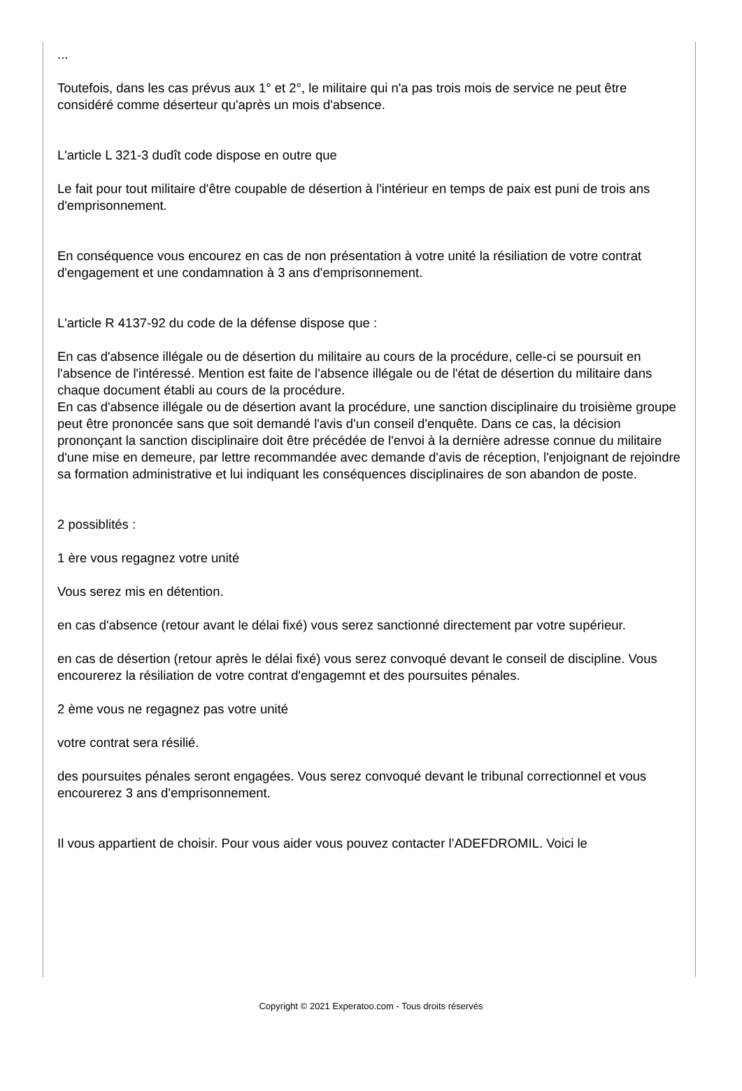...
Toutefois, dans les cas prévus aux 1° et 2°, le militaire qui n'a pas trois mois de service ne peut être considéré comme déserteur qu'après un mois d'absence.
L'article L 321-3 dudît code dispose en outre que
Le fait pour tout militaire d'être coupable de désertion à l'intérieur en temps de paix est puni de trois ans d'emprisonnement.
En conséquence vous encourez en cas de non présentation à votre unité la résiliation de votre contrat d'engagement et une condamnation à 3 ans d'emprisonnement.
L'article R 4137-92 du code de la défense dispose que :
En cas d'absence illégale ou de désertion du militaire au cours de la procédure, celle-ci se poursuit en l'absence de l'intéressé. Mention est faite de l'absence illégale ou de l'état de désertion du militaire dans chaque document établi au cours de la procédure.
En cas d'absence illégale ou de désertion avant la procédure, une sanction disciplinaire du troisième groupe peut être prononcée sans que soit demandé l'avis d'un conseil d'enquête. Dans ce cas, la décision prononçant la sanction disciplinaire doit être précédée de l'envoi à la dernière adresse connue du militaire d'une mise en demeure, par lettre recommandée avec demande d'avis de réception, l'enjoignant de rejoindre sa formation administrative et lui indiquant les conséquences disciplinaires de son abandon de poste.
2 possiblités :
1 ère vous regagnez votre unité
Vous serez mis en détention.
en cas d'absence (retour avant le délai fixé) vous serez sanctionné directement par votre supérieur.
en cas de désertion (retour après le délai fixé) vous serez convoqué devant le conseil de discipline. Vous encourerez la résiliation de votre contrat d'engagemnt et des poursuites pénales.
2 ème vous ne regagnez pas votre unité
votre contrat sera résilié.
des poursuites pénales seront engagées. Vous serez convoqué devant le tribunal correctionnel et vous encourerez 3 ans d'emprisonnement.
Il vous appartient de choisir. Pour vous aider vous pouvez contacter l’ADEFDROMIL. Voici le
Copyright © 2021 Experatoo.com - Tous droits réservés